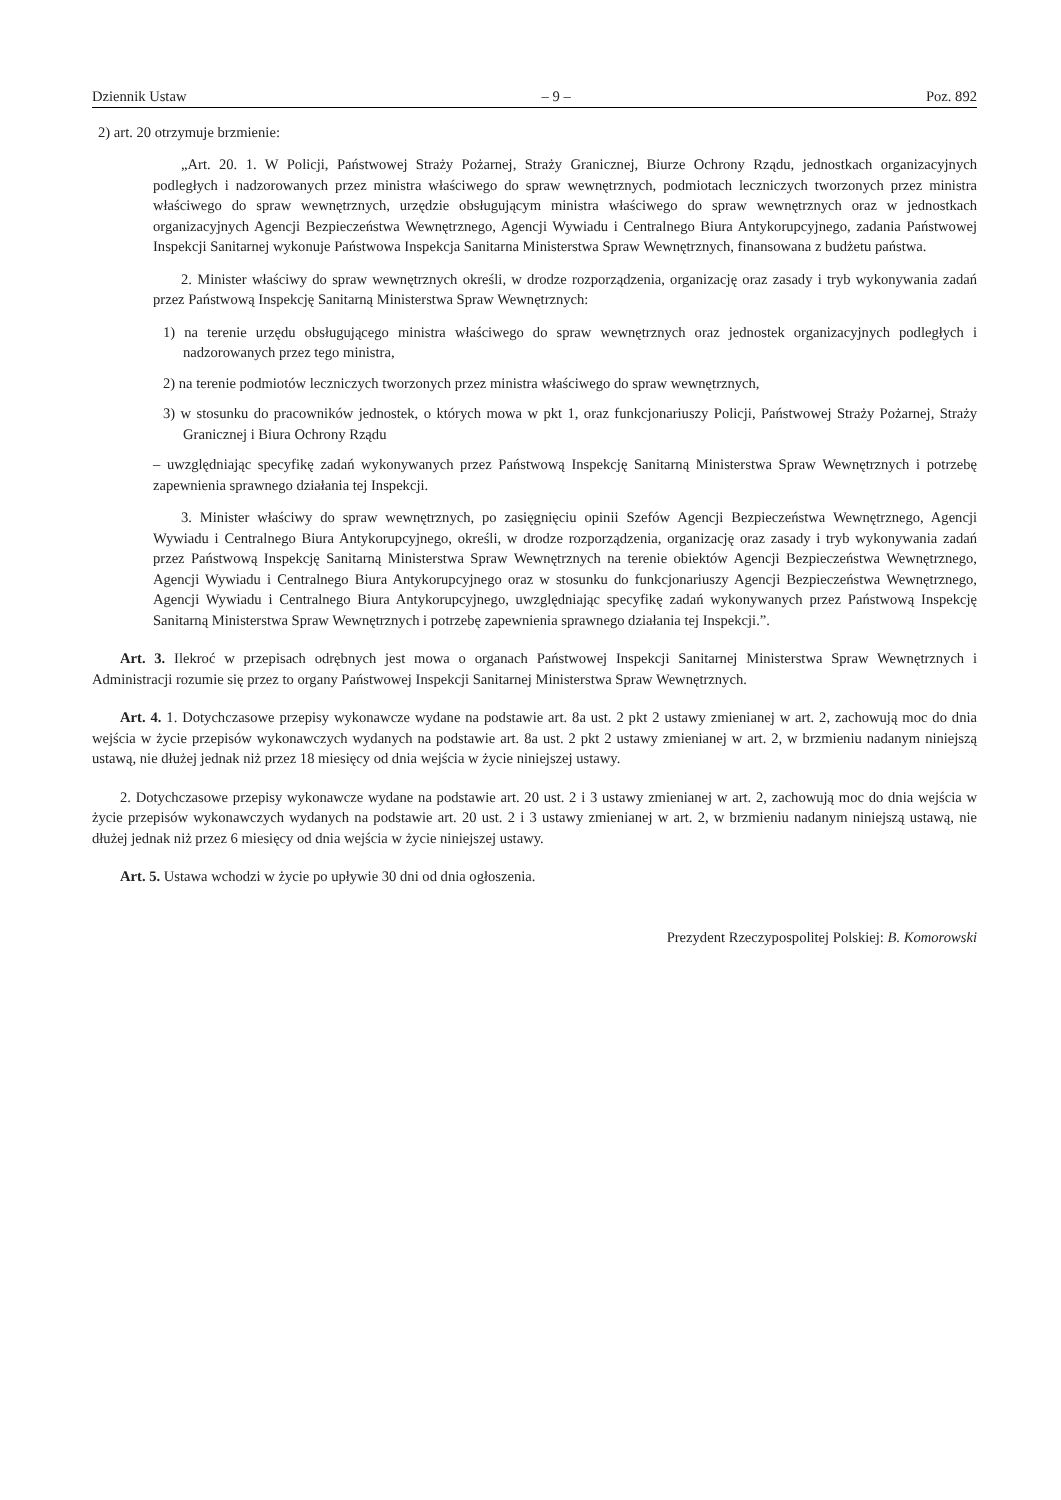Dziennik Ustaw – 9 – Poz. 892
2) art. 20 otrzymuje brzmienie:
„Art. 20. 1. W Policji, Państwowej Straży Pożarnej, Straży Granicznej, Biurze Ochrony Rządu, jednostkach organizacyjnych podległych i nadzorowanych przez ministra właściwego do spraw wewnętrznych, podmiotach leczniczych tworzonych przez ministra właściwego do spraw wewnętrznych, urzędzie obsługującym ministra właściwego do spraw wewnętrznych oraz w jednostkach organizacyjnych Agencji Bezpieczeństwa Wewnętrznego, Agencji Wywiadu i Centralnego Biura Antykorupcyjnego, zadania Państwowej Inspekcji Sanitarnej wykonuje Państwowa Inspekcja Sanitarna Ministerstwa Spraw Wewnętrznych, finansowana z budżetu państwa.
2. Minister właściwy do spraw wewnętrznych określi, w drodze rozporządzenia, organizację oraz zasady i tryb wykonywania zadań przez Państwową Inspekcję Sanitarną Ministerstwa Spraw Wewnętrznych:
1) na terenie urzędu obsługującego ministra właściwego do spraw wewnętrznych oraz jednostek organizacyjnych podległych i nadzorowanych przez tego ministra,
2) na terenie podmiotów leczniczych tworzonych przez ministra właściwego do spraw wewnętrznych,
3) w stosunku do pracowników jednostek, o których mowa w pkt 1, oraz funkcjonariuszy Policji, Państwowej Straży Pożarnej, Straży Granicznej i Biura Ochrony Rządu
– uwzględniając specyfikę zadań wykonywanych przez Państwową Inspekcję Sanitarną Ministerstwa Spraw Wewnętrznych i potrzebę zapewnienia sprawnego działania tej Inspekcji.
3. Minister właściwy do spraw wewnętrznych, po zasięgnięciu opinii Szefów Agencji Bezpieczeństwa Wewnętrznego, Agencji Wywiadu i Centralnego Biura Antykorupcyjnego, określi, w drodze rozporządzenia, organizację oraz zasady i tryb wykonywania zadań przez Państwową Inspekcję Sanitarną Ministerstwa Spraw Wewnętrznych na terenie obiektów Agencji Bezpieczeństwa Wewnętrznego, Agencji Wywiadu i Centralnego Biura Antykorupcyjnego oraz w stosunku do funkcjonariuszy Agencji Bezpieczeństwa Wewnętrznego, Agencji Wywiadu i Centralnego Biura Antykorupcyjnego, uwzględniając specyfikę zadań wykonywanych przez Państwową Inspekcję Sanitarną Ministerstwa Spraw Wewnętrznych i potrzebę zapewnienia sprawnego działania tej Inspekcji.”.
Art. 3. Ilekroć w przepisach odrębnych jest mowa o organach Państwowej Inspekcji Sanitarnej Ministerstwa Spraw Wewnętrznych i Administracji rozumie się przez to organy Państwowej Inspekcji Sanitarnej Ministerstwa Spraw Wewnętrznych.
Art. 4. 1. Dotychczasowe przepisy wykonawcze wydane na podstawie art. 8a ust. 2 pkt 2 ustawy zmienianej w art. 2, zachowują moc do dnia wejścia w życie przepisów wykonawczych wydanych na podstawie art. 8a ust. 2 pkt 2 ustawy zmienianej w art. 2, w brzmieniu nadanym niniejszą ustawą, nie dłużej jednak niż przez 18 miesięcy od dnia wejścia w życie niniejszej ustawy.
2. Dotychczasowe przepisy wykonawcze wydane na podstawie art. 20 ust. 2 i 3 ustawy zmienianej w art. 2, zachowują moc do dnia wejścia w życie przepisów wykonawczych wydanych na podstawie art. 20 ust. 2 i 3 ustawy zmienianej w art. 2, w brzmieniu nadanym niniejszą ustawą, nie dłużej jednak niż przez 6 miesięcy od dnia wejścia w życie niniejszej ustawy.
Art. 5. Ustawa wchodzi w życie po upływie 30 dni od dnia ogłoszenia.
Prezydent Rzeczypospolitej Polskiej: B. Komorowski